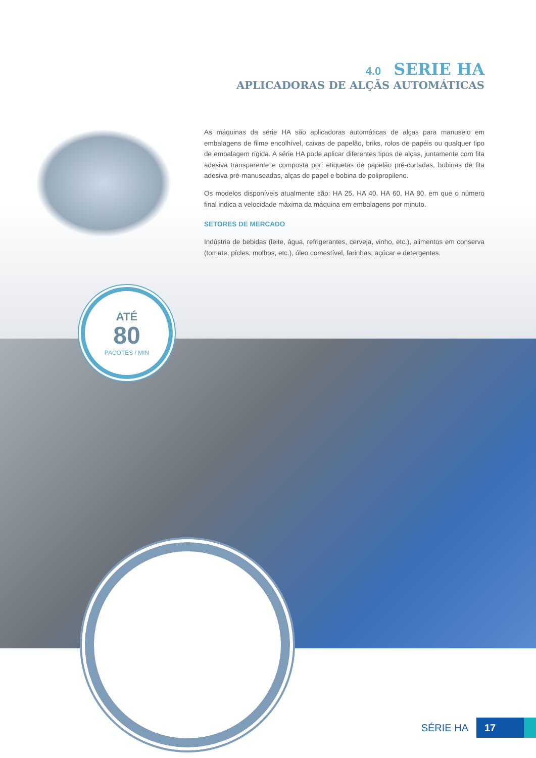4.0 SERIE HA
APLICADORAS DE ALÇÃS AUTOMÁTICAS
As máquinas da série HA são aplicadoras automáticas de alças para manuseio em embalagens de filme encolhível, caixas de papelão, briks, rolos de papéis ou qualquer tipo de embalagem rígida. A série HA pode aplicar diferentes tipos de alças, juntamente com fita adesiva transparente e composta por: etiquetas de papelão pré-cortadas, bobinas de fita adesiva pré-manuseadas, alças de papel e bobina de polipropileno.
Os modelos disponíveis atualmente são: HA 25, HA 40, HA 60, HA 80, em que o número final indica a velocidade máxima da máquina em embalagens por minuto.
SETORES DE MERCADO
Indústria de bebidas (leite, água, refrigerantes, cerveja, vinho, etc.), alimentos em conserva (tomate, pícles, molhos, etc.), óleo comestível, farinhas, açúcar e detergentes.
ATÉ
80
PACOTES / MIN
SÉRIE HA 17